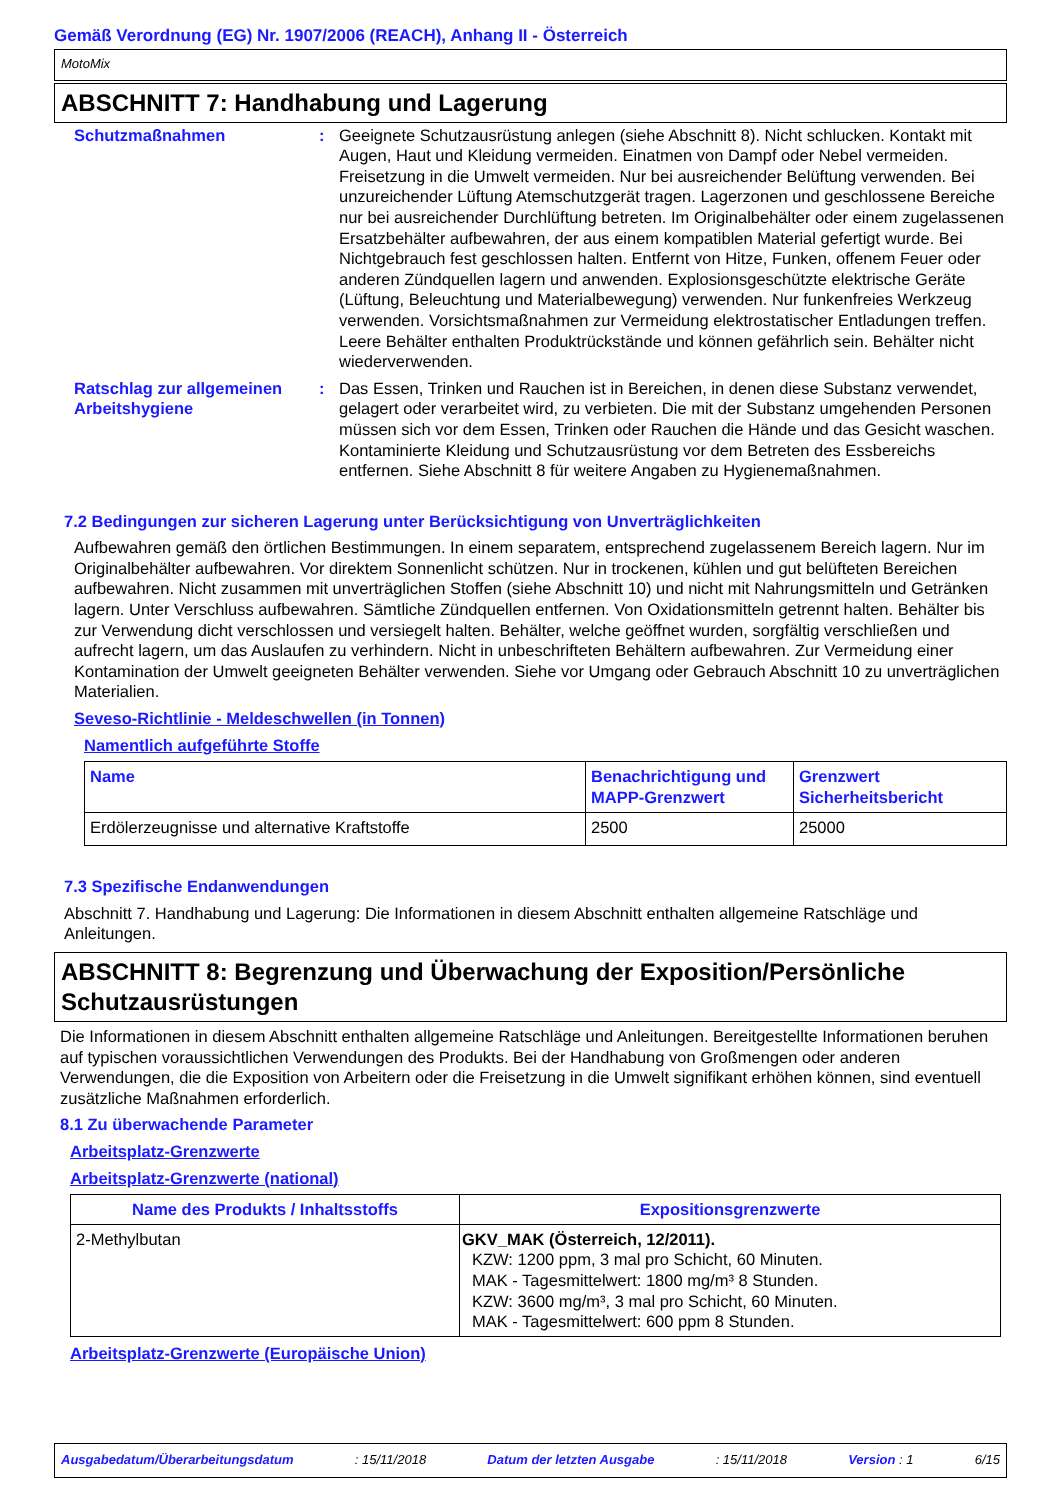Gemäß Verordnung (EG) Nr. 1907/2006 (REACH), Anhang II - Österreich
MotoMix
ABSCHNITT 7: Handhabung und Lagerung
Schutzmaßnahmen : Geeignete Schutzausrüstung anlegen (siehe Abschnitt 8). Nicht schlucken. Kontakt mit Augen, Haut und Kleidung vermeiden. Einatmen von Dampf oder Nebel vermeiden. Freisetzung in die Umwelt vermeiden. Nur bei ausreichender Belüftung verwenden. Bei unzureichender Lüftung Atemschutzgerät tragen. Lagerzonen und geschlossene Bereiche nur bei ausreichender Durchlüftung betreten. Im Originalbehälter oder einem zugelassenen Ersatzbehälter aufbewahren, der aus einem kompatiblen Material gefertigt wurde. Bei Nichtgebrauch fest geschlossen halten. Entfernt von Hitze, Funken, offenem Feuer oder anderen Zündquellen lagern und anwenden. Explosionsgeschützte elektrische Geräte (Lüftung, Beleuchtung und Materialbewegung) verwenden. Nur funkenfreies Werkzeug verwenden. Vorsichtsmaßnahmen zur Vermeidung elektrostatischer Entladungen treffen. Leere Behälter enthalten Produktrückstände und können gefährlich sein. Behälter nicht wiederverwenden.
Ratschlag zur allgemeinen Arbeitshygiene
: Das Essen, Trinken und Rauchen ist in Bereichen, in denen diese Substanz verwendet, gelagert oder verarbeitet wird, zu verbieten. Die mit der Substanz umgehenden Personen müssen sich vor dem Essen, Trinken oder Rauchen die Hände und das Gesicht waschen. Kontaminierte Kleidung und Schutzausrüstung vor dem Betreten des Essbereichs entfernen. Siehe Abschnitt 8 für weitere Angaben zu Hygienemaßnahmen.
7.2 Bedingungen zur sicheren Lagerung unter Berücksichtigung von Unverträglichkeiten
Aufbewahren gemäß den örtlichen Bestimmungen. In einem separatem, entsprechend zugelassenem Bereich lagern. Nur im Originalbehälter aufbewahren. Vor direktem Sonnenlicht schützen. Nur in trockenen, kühlen und gut belüfteten Bereichen aufbewahren. Nicht zusammen mit unverträglichen Stoffen (siehe Abschnitt 10) und nicht mit Nahrungsmitteln und Getränken lagern. Unter Verschluss aufbewahren. Sämtliche Zündquellen entfernen. Von Oxidationsmitteln getrennt halten. Behälter bis zur Verwendung dicht verschlossen und versiegelt halten. Behälter, welche geöffnet wurden, sorgfältig verschließen und aufrecht lagern, um das Auslaufen zu verhindern. Nicht in unbeschrifteten Behältern aufbewahren. Zur Vermeidung einer Kontamination der Umwelt geeigneten Behälter verwenden. Siehe vor Umgang oder Gebrauch Abschnitt 10 zu unverträglichen Materialien.
Seveso-Richtlinie - Meldeschwellen (in Tonnen)
Namentlich aufgeführte Stoffe
| Name | Benachrichtigung und MAPP-Grenzwert | Grenzwert Sicherheitsbericht |
| --- | --- | --- |
| Erdölerzeugnisse und alternative Kraftstoffe | 2500 | 25000 |
7.3 Spezifische Endanwendungen
Abschnitt 7. Handhabung und Lagerung: Die Informationen in diesem Abschnitt enthalten allgemeine Ratschläge und Anleitungen.
ABSCHNITT 8: Begrenzung und Überwachung der Exposition/Persönliche Schutzausrüstungen
Die Informationen in diesem Abschnitt enthalten allgemeine Ratschläge und Anleitungen. Bereitgestellte Informationen beruhen auf typischen voraussichtlichen Verwendungen des Produkts. Bei der Handhabung von Großmengen oder anderen Verwendungen, die die Exposition von Arbeitern oder die Freisetzung in die Umwelt signifikant erhöhen können, sind eventuell zusätzliche Maßnahmen erforderlich.
8.1 Zu überwachende Parameter
Arbeitsplatz-Grenzwerte
Arbeitsplatz-Grenzwerte (national)
| Name des Produkts / Inhaltsstoffs | Expositionsgrenzwerte |
| --- | --- |
| 2-Methylbutan | GKV_MAK (Österreich, 12/2011). KZW: 1200 ppm, 3 mal pro Schicht, 60 Minuten. MAK - Tagesmittelwert: 1800 mg/m³ 8 Stunden. KZW: 3600 mg/m³, 3 mal pro Schicht, 60 Minuten. MAK - Tagesmittelwert: 600 ppm 8 Stunden. |
Arbeitsplatz-Grenzwerte (Europäische Union)
Ausgabedatum/Überarbeitungsdatum: 15/11/2018 Datum der letzten Ausgabe: 15/11/2018 Version : 1 6/15